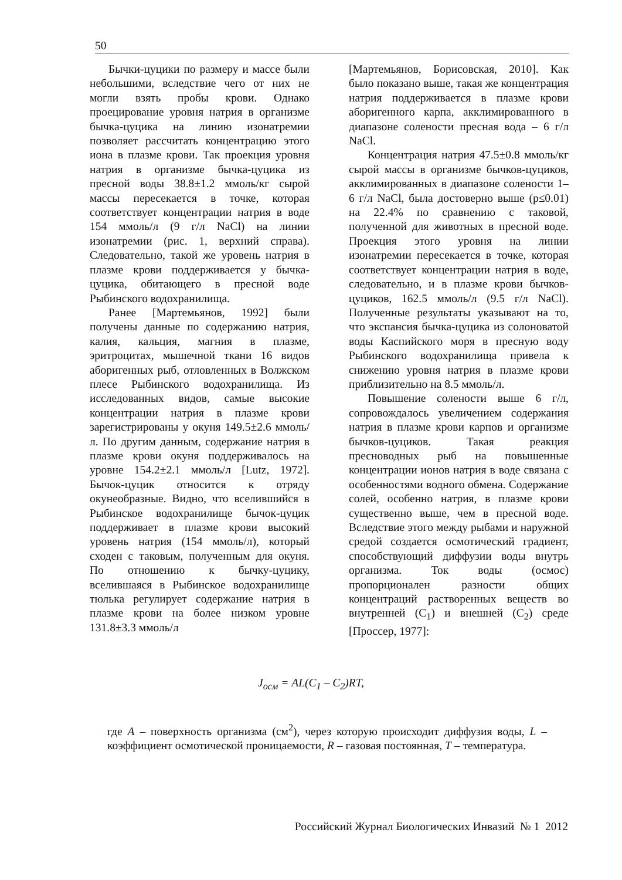50
Бычки-цуцики по размеру и массе были небольшими, вследствие чего от них не могли взять пробы крови. Однако проецирование уровня натрия в организме бычка-цуцика на линию изонатремии позволяет рассчитать концентрацию этого иона в плазме крови. Так проекция уровня натрия в организме бычка-цуцика из пресной воды 38.8±1.2 ммоль/кг сырой массы пересекается в точке, которая соответствует концентрации натрия в воде 154 ммоль/л (9 г/л NaCl) на линии изонатремии (рис. 1, верхний справа). Следовательно, такой же уровень натрия в плазме крови поддерживается у бычка-цуцика, обитающего в пресной воде Рыбинского водохранилища.
Ранее [Мартемьянов, 1992] были получены данные по содержанию натрия, калия, кальция, магния в плазме, эритроцитах, мышечной ткани 16 видов аборигенных рыб, отловленных в Волжском плесе Рыбинского водохранилища. Из исследованных видов, самые высокие концентрации натрия в плазме крови зарегистрированы у окуня 149.5±2.6 ммоль/л. По другим данным, содержание натрия в плазме крови окуня поддерживалось на уровне 154.2±2.1 ммоль/л [Lutz, 1972]. Бычок-цуцик относится к отряду окунеобразные. Видно, что вселившийся в Рыбинское водохранилище бычок-цуцик поддерживает в плазме крови высокий уровень натрия (154 ммоль/л), который сходен с таковым, полученным для окуня. По отношению к бычку-цуцику, вселившаяся в Рыбинское водохранилище тюлька регулирует содержание натрия в плазме крови на более низком уровне 131.8±3.3 ммоль/л
[Мартемьянов, Борисовская, 2010]. Как было показано выше, такая же концентрация натрия поддерживается в плазме крови аборигенного карпа, акклимированного в диапазоне солености пресная вода – 6 г/л NaCl.
Концентрация натрия 47.5±0.8 ммоль/кг сырой массы в организме бычков-цуциков, акклимированных в диапазоне солености 1–6 г/л NaCl, была достоверно выше (p≤0.01) на 22.4% по сравнению с таковой, полученной для животных в пресной воде. Проекция этого уровня на линии изонатремии пересекается в точке, которая соответствует концентрации натрия в воде, следовательно, и в плазме крови бычков-цуциков, 162.5 ммоль/л (9.5 г/л NaCl). Полученные результаты указывают на то, что экспансия бычка-цуцика из солоноватой воды Каспийского моря в пресную воду Рыбинского водохранилища привела к снижению уровня натрия в плазме крови приблизительно на 8.5 ммоль/л.
Повышение солености выше 6 г/л, сопровождалось увеличением содержания натрия в плазме крови карпов и организме бычков-цуциков. Такая реакция пресноводных рыб на повышенные концентрации ионов натрия в воде связана с особенностями водного обмена. Содержание солей, особенно натрия, в плазме крови существенно выше, чем в пресной воде. Вследствие этого между рыбами и наружной средой создается осмотический градиент, способствующий диффузии воды внутрь организма. Ток воды (осмос) пропорционален разности общих концентраций растворенных веществ во внутренней (C<sub>1</sub>) и внешней (C<sub>2</sub>) среде [Проссер, 1977]:
J<sub>осм</sub> = AL(C<sub>1</sub> – C<sub>2</sub>)RT,
где A – поверхность организма (см<sup>2</sup>), через которую происходит диффузия воды, L – коэффициент осмотической проницаемости, R – газовая постоянная, T – температура.
Российский Журнал Биологических Инвазий № 1 2012